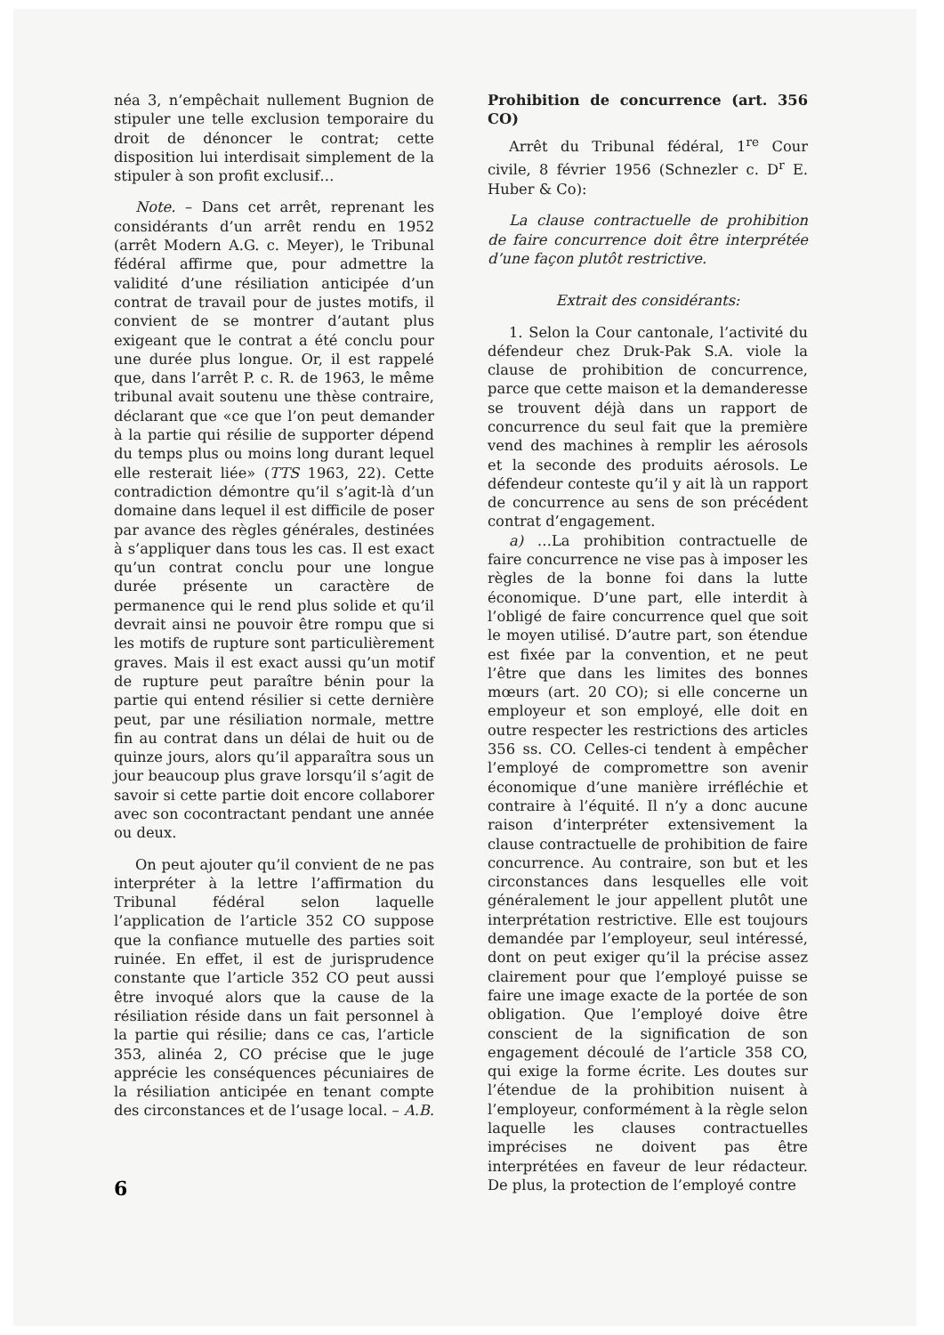néa 3, n’empêchait nullement Bugnion de stipuler une telle exclusion temporaire du droit de dénoncer le contrat; cette disposition lui interdisait simplement de la stipuler à son profit exclusif…
Note. – Dans cet arrêt, reprenant les considérants d’un arrêt rendu en 1952 (arrêt Modern A.G. c. Meyer), le Tribunal fédéral affirme que, pour admettre la validité d’une résiliation anticipée d’un contrat de travail pour de justes motifs, il convient de se montrer d’autant plus exigeant que le contrat a été conclu pour une durée plus longue. Or, il est rappelé que, dans l’arrêt P. c. R. de 1963, le même tribunal avait soutenu une thèse contraire, déclarant que «ce que l’on peut demander à la partie qui résilie de supporter dépend du temps plus ou moins long durant lequel elle resterait liée» (TTS 1963, 22). Cette contradiction démontre qu’il s’agit-là d’un domaine dans lequel il est difficile de poser par avance des règles générales, destinées à s’appliquer dans tous les cas. Il est exact qu’un contrat conclu pour une longue durée présente un caractère de permanence qui le rend plus solide et qu’il devrait ainsi ne pouvoir être rompu que si les motifs de rupture sont particulièrement graves. Mais il est exact aussi qu’un motif de rupture peut paraître bénin pour la partie qui entend résilier si cette dernière peut, par une résiliation normale, mettre fin au contrat dans un délai de huit ou de quinze jours, alors qu’il apparaîtra sous un jour beaucoup plus grave lorsqu’il s’agit de savoir si cette partie doit encore collaborer avec son cocontractant pendant une année ou deux.
On peut ajouter qu’il convient de ne pas interpréter à la lettre l’affirmation du Tribunal fédéral selon laquelle l’application de l’article 352 CO suppose que la confiance mutuelle des parties soit ruinée. En effet, il est de jurisprudence constante que l’article 352 CO peut aussi être invoqué alors que la cause de la résiliation réside dans un fait personnel à la partie qui résilie; dans ce cas, l’article 353, alinéa 2, CO précise que le juge apprécie les conséquences pécuniaires de la résiliation anticipée en tenant compte des circonstances et de l’usage local. – A.B.
Prohibition de concurrence (art. 356 CO)
Arrêt du Tribunal fédéral, 1<sup>re</sup> Cour civile, 8 février 1956 (Schnezler c. D<sup>r</sup> E. Huber & Co):
La clause contractuelle de prohibition de faire concurrence doit être interprétée d’une façon plutôt restrictive.
Extrait des considérants:
1. Selon la Cour cantonale, l’activité du défendeur chez Druk-Pak S.A. viole la clause de prohibition de concurrence, parce que cette maison et la demanderesse se trouvent déjà dans un rapport de concurrence du seul fait que la première vend des machines à remplir les aérosols et la seconde des produits aérosols. Le défendeur conteste qu’il y ait là un rapport de concurrence au sens de son précédent contrat d’engagement.
a) …La prohibition contractuelle de faire concurrence ne vise pas à imposer les règles de la bonne foi dans la lutte économique. D’une part, elle interdit à l’obligé de faire concurrence quel que soit le moyen utilisé. D’autre part, son étendue est fixée par la convention, et ne peut l’être que dans les limites des bonnes mœurs (art. 20 CO); si elle concerne un employeur et son employé, elle doit en outre respecter les restrictions des articles 356 ss. CO. Celles-ci tendent à empêcher l’employé de compromettre son avenir économique d’une manière irréfléchie et contraire à l’équité. Il n’y a donc aucune raison d’interpréter extensivement la clause contractuelle de prohibition de faire concurrence. Au contraire, son but et les circonstances dans lesquelles elle voit généralement le jour appellent plutôt une interprétation restrictive. Elle est toujours demandée par l’employeur, seul intéressé, dont on peut exiger qu’il la précise assez clairement pour que l’employé puisse se faire une image exacte de la portée de son obligation. Que l’employé doive être conscient de la signification de son engagement découlé de l’article 358 CO, qui exige la forme écrite. Les doutes sur l’étendue de la prohibition nuisent à l’employeur, conformément à la règle selon laquelle les clauses contractuelles imprécises ne doivent pas être interprétées en faveur de leur rédacteur. De plus, la protection de l’employé contre
6